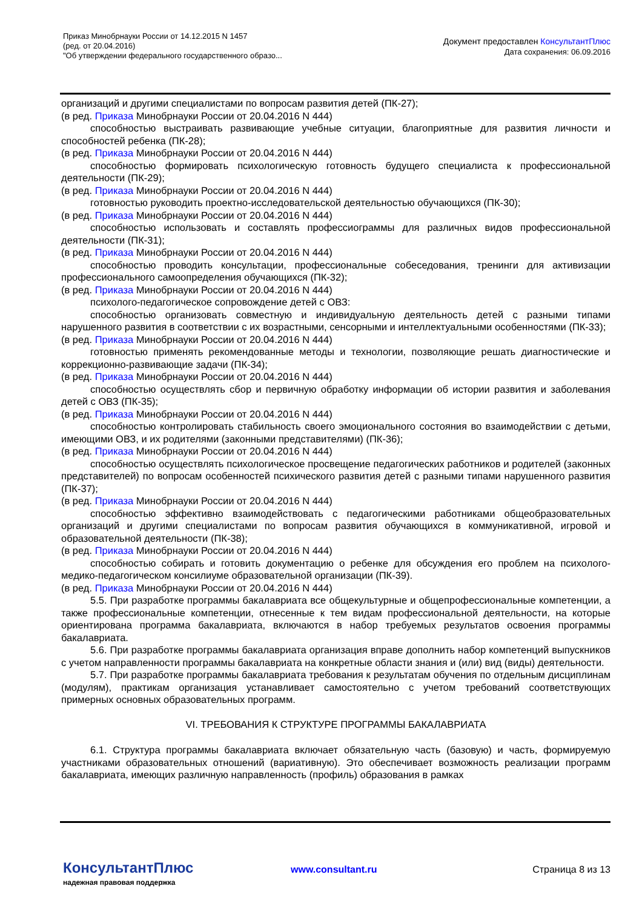Приказ Минобрнауки России от 14.12.2015 N 1457
(ред. от 20.04.2016)
"Об утверждении федерального государственного образо...
Документ предоставлен КонсультантПлюс
Дата сохранения: 06.09.2016
организаций и другими специалистами по вопросам развития детей (ПК-27);
(в ред. Приказа Минобрнауки России от 20.04.2016 N 444)
способностью выстраивать развивающие учебные ситуации, благоприятные для развития личности и способностей ребенка (ПК-28);
(в ред. Приказа Минобрнауки России от 20.04.2016 N 444)
способностью формировать психологическую готовность будущего специалиста к профессиональной деятельности (ПК-29);
(в ред. Приказа Минобрнауки России от 20.04.2016 N 444)
готовностью руководить проектно-исследовательской деятельностью обучающихся (ПК-30);
(в ред. Приказа Минобрнауки России от 20.04.2016 N 444)
способностью использовать и составлять профессиограммы для различных видов профессиональной деятельности (ПК-31);
(в ред. Приказа Минобрнауки России от 20.04.2016 N 444)
способностью проводить консультации, профессиональные собеседования, тренинги для активизации профессионального самоопределения обучающихся (ПК-32);
(в ред. Приказа Минобрнауки России от 20.04.2016 N 444)
психолого-педагогическое сопровождение детей с ОВЗ:
способностью организовать совместную и индивидуальную деятельность детей с разными типами нарушенного развития в соответствии с их возрастными, сенсорными и интеллектуальными особенностями (ПК-33);
(в ред. Приказа Минобрнауки России от 20.04.2016 N 444)
готовностью применять рекомендованные методы и технологии, позволяющие решать диагностические и коррекционно-развивающие задачи (ПК-34);
(в ред. Приказа Минобрнауки России от 20.04.2016 N 444)
способностью осуществлять сбор и первичную обработку информации об истории развития и заболевания детей с ОВЗ (ПК-35);
(в ред. Приказа Минобрнауки России от 20.04.2016 N 444)
способностью контролировать стабильность своего эмоционального состояния во взаимодействии с детьми, имеющими ОВЗ, и их родителями (законными представителями) (ПК-36);
(в ред. Приказа Минобрнауки России от 20.04.2016 N 444)
способностью осуществлять психологическое просвещение педагогических работников и родителей (законных представителей) по вопросам особенностей психического развития детей с разными типами нарушенного развития (ПК-37);
(в ред. Приказа Минобрнауки России от 20.04.2016 N 444)
способностью эффективно взаимодействовать с педагогическими работниками общеобразовательных организаций и другими специалистами по вопросам развития обучающихся в коммуникативной, игровой и образовательной деятельности (ПК-38);
(в ред. Приказа Минобрнауки России от 20.04.2016 N 444)
способностью собирать и готовить документацию о ребенке для обсуждения его проблем на психолого-медико-педагогическом консилиуме образовательной организации (ПК-39).
(в ред. Приказа Минобрнауки России от 20.04.2016 N 444)
5.5. При разработке программы бакалавриата все общекультурные и общепрофессиональные компетенции, а также профессиональные компетенции, отнесенные к тем видам профессиональной деятельности, на которые ориентирована программа бакалавриата, включаются в набор требуемых результатов освоения программы бакалавриата.
5.6. При разработке программы бакалавриата организация вправе дополнить набор компетенций выпускников с учетом направленности программы бакалавриата на конкретные области знания и (или) вид (виды) деятельности.
5.7. При разработке программы бакалавриата требования к результатам обучения по отдельным дисциплинам (модулям), практикам организация устанавливает самостоятельно с учетом требований соответствующих примерных основных образовательных программ.
VI. ТРЕБОВАНИЯ К СТРУКТУРЕ ПРОГРАММЫ БАКАЛАВРИАТА
6.1. Структура программы бакалавриата включает обязательную часть (базовую) и часть, формируемую участниками образовательных отношений (вариативную). Это обеспечивает возможность реализации программ бакалавриата, имеющих различную направленность (профиль) образования в рамках
КонсультантПлюс
надежная правовая поддержка
www.consultant.ru Страница 8 из 13